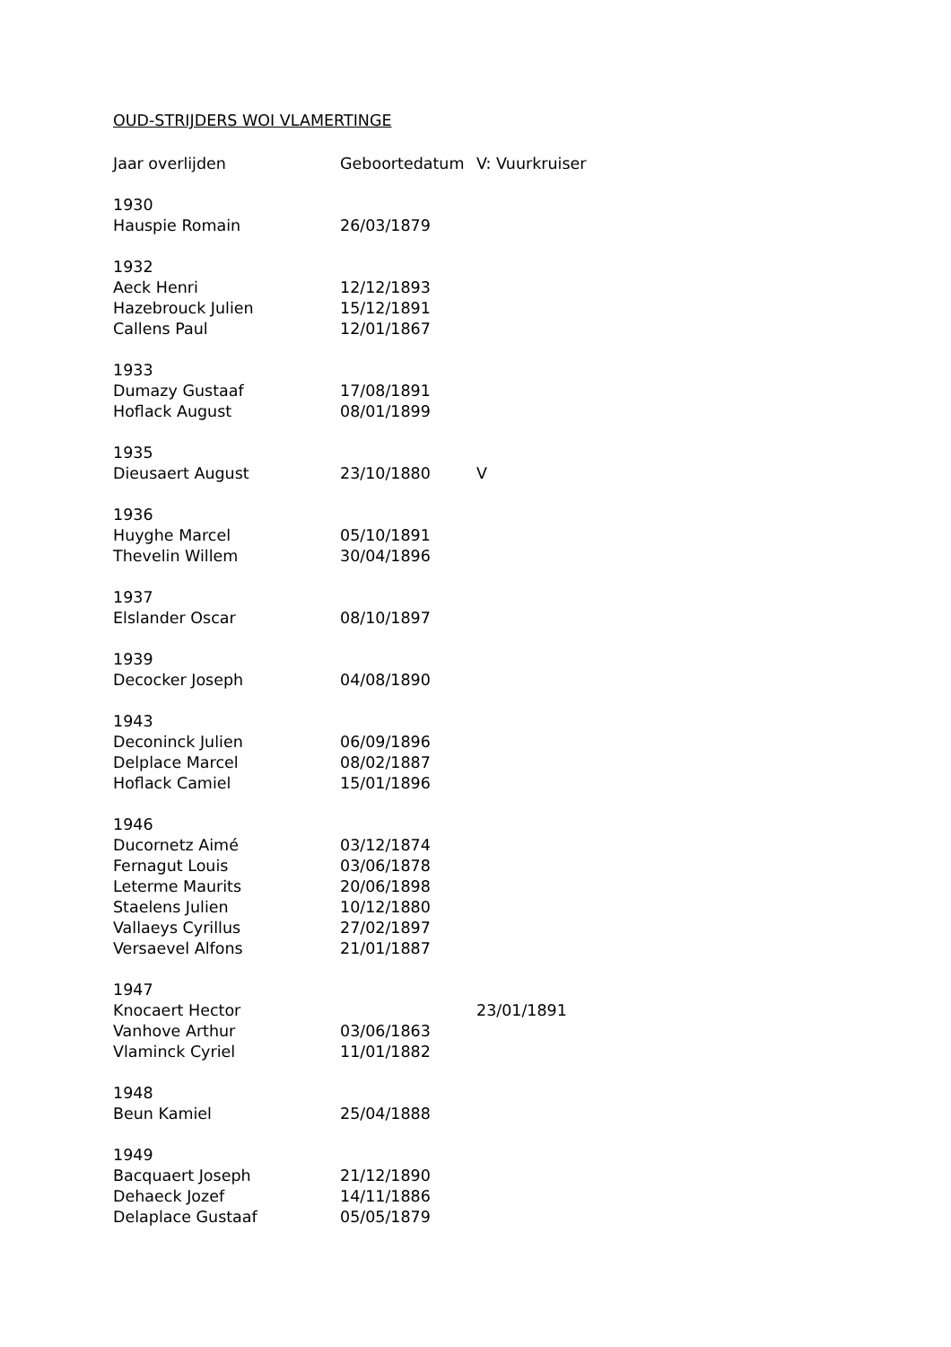OUD-STRIJDERS WOI VLAMERTINGE
| Jaar overlijden | Geboortedatum | V: Vuurkruiser |
| 1930 | | |
| Hauspie Romain | 26/03/1879 | |
| 1932 | | |
| Aeck Henri | 12/12/1893 | |
| Hazebrouck Julien | 15/12/1891 | |
| Callens Paul | 12/01/1867 | |
| 1933 | | |
| Dumazy Gustaaf | 17/08/1891 | |
| Hoflack August | 08/01/1899 | |
| 1935 | | |
| Dieusaert August | 23/10/1880 | V |
| 1936 | | |
| Huyghe Marcel | 05/10/1891 | |
| Thevelin Willem | 30/04/1896 | |
| 1937 | | |
| Elslander Oscar | 08/10/1897 | |
| 1939 | | |
| Decocker Joseph | 04/08/1890 | |
| 1943 | | |
| Deconinck Julien | 06/09/1896 | |
| Delplace Marcel | 08/02/1887 | |
| Hoflack Camiel | 15/01/1896 | |
| 1946 | | |
| Ducornetz Aimé | 03/12/1874 | |
| Fernagut Louis | 03/06/1878 | |
| Leterme Maurits | 20/06/1898 | |
| Staelens Julien | 10/12/1880 | |
| Vallaeys Cyrillus | 27/02/1897 | |
| Versaevel Alfons | 21/01/1887 | |
| 1947 | | |
| Knocaert Hector | | 23/01/1891 |
| Vanhove Arthur | 03/06/1863 | |
| Vlaminck Cyriel | 11/01/1882 | |
| 1948 | | |
| Beun Kamiel | 25/04/1888 | |
| 1949 | | |
| Bacquaert Joseph | 21/12/1890 | |
| Dehaeck Jozef | 14/11/1886 | |
| Delaplace Gustaaf | 05/05/1879 | |